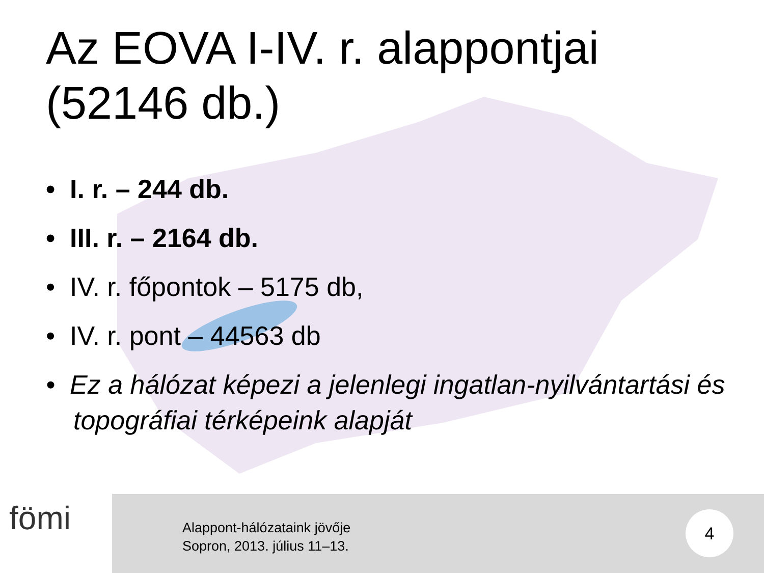Az EOVA I-IV. r. alappontjai
(52146 db.)
• I. r. – 244 db.
• III. r. – 2164 db.
• IV. r. főpontok – 5175 db,
• IV. r. pont – 44563 db
• Ez a hálózat képezi a jelenlegi ingatlan-nyilvántartási és topográfiai térképeink alapját
fömi
Alappont-hálózataink jövője
Sopron, 2013. július 11–13.
4